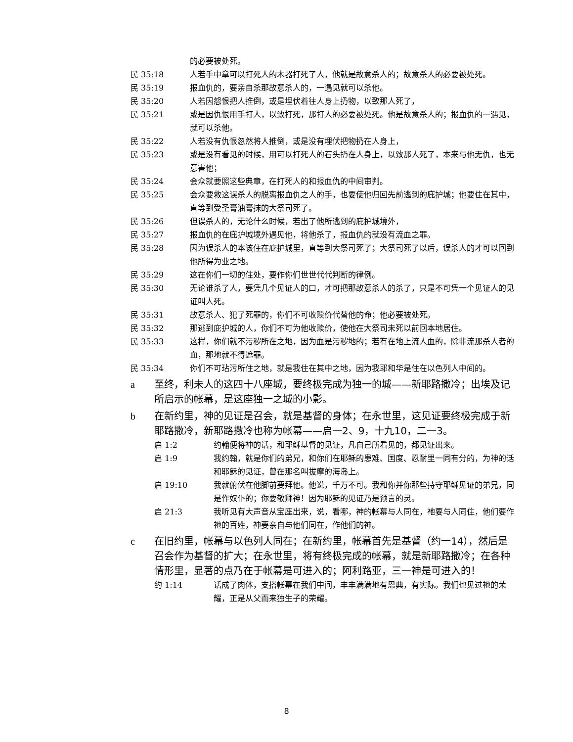的必要被处死。
民 35:18 人若手中拿可以打死人的木器打死了人，他就是故意杀人的；故意杀人的必要被处死。
民 35:19 报血仇的，要亲自杀那故意杀人的，一遇见就可以杀他。
民 35:20 人若因怨恨把人推倒，或是埋伏着往人身上扔物，以致那人死了，
民 35:21 或是因仇恨用手打人，以致打死，那打人的必要被处死。他是故意杀人的；报血仇的一遇见，就可以杀他。
民 35:22 人若没有仇恨忽然将人推倒，或是没有埋伏把物扔在人身上，
民 35:23 或是没有看见的时候，用可以打死人的石头扔在人身上，以致那人死了，本来与他无仇，也无意害他；
民 35:24 会众就要照这些典章，在打死人的和报血仇的中间审判。
民 35:25 会众要救这误杀人的脱离报血仇之人的手，也要使他归回先前逃到的庇护城；他要住在其中，直等到受圣膏油膏抹的大祭司死了。
民 35:26 但误杀人的，无论什么时候，若出了他所逃到的庇护城境外，
民 35:27 报血仇的在庇护城境外遇见他，将他杀了，报血仇的就没有流血之罪。
民 35:28 因为误杀人的本该住在庇护城里，直等到大祭司死了；大祭司死了以后，误杀人的才可以回到他所得为业之地。
民 35:29 这在你们一切的住处，要作你们世世代代判断的律例。
民 35:30 无论谁杀了人，要凭几个见证人的口，才可把那故意杀人的杀了，只是不可凭一个见证人的见证叫人死。
民 35:31 故意杀人、犯了死罪的，你们不可收赎价代替他的命；他必要被处死。
民 35:32 那逃到庇护城的人，你们不可为他收赎价，使他在大祭司未死以前回本地居住。
民 35:33 这样，你们就不污秽所在之地，因为血是污秽地的；若有在地上流人血的，除非流那杀人者的血，那地就不得遮罪。
民 35:34 你们不可玷污所住之地，就是我住在其中之地，因为我耶和华是住在以色列人中间的。
a 至终，利未人的这四十八座城，要终极完成为独一的城——新耶路撒冷；出埃及记所启示的帐幕，是这座独一之城的小影。
b 在新约里，神的见证是召会，就是基督的身体；在永世里，这见证要终极完成于新耶路撒冷，新耶路撒冷也称为帐幕——启一2、9，十九10，二一3。
启 1:2 约翰便将神的话，和耶稣基督的见证，凡自己所看见的，都见证出来。
启 1:9 我约翰，就是你们的弟兄，和你们在耶稣的患难、国度、忍耐里一同有分的，为神的话和耶稣的见证，曾在那名叫拔摩的海岛上。
启 19:10 我就俯伏在他脚前要拜他。他说，千万不可。我和你并你那些持守耶稣见证的弟兄，同是作奴仆的；你要敬拜神！因为耶稣的见证乃是预言的灵。
启 21:3 我听见有大声音从宝座出来，说，看哪，神的帐幕与人同在，祂要与人同住，他们要作祂的百姓，神要亲自与他们同在，作他们的神。
c 在旧约里，帐幕与以色列人同在；在新约里，帐幕首先是基督（约一14），然后是召会作为基督的扩大；在永世里，将有终极完成的帐幕，就是新耶路撒冷；在各种情形里，显著的点乃在于帐幕是可进入的；阿利路亚，三一神是可进入的！
约 1:14 话成了肉体，支搭帐幕在我们中间，丰丰满满地有恩典，有实际。我们也见过祂的荣耀，正是从父而来独生子的荣耀。
8